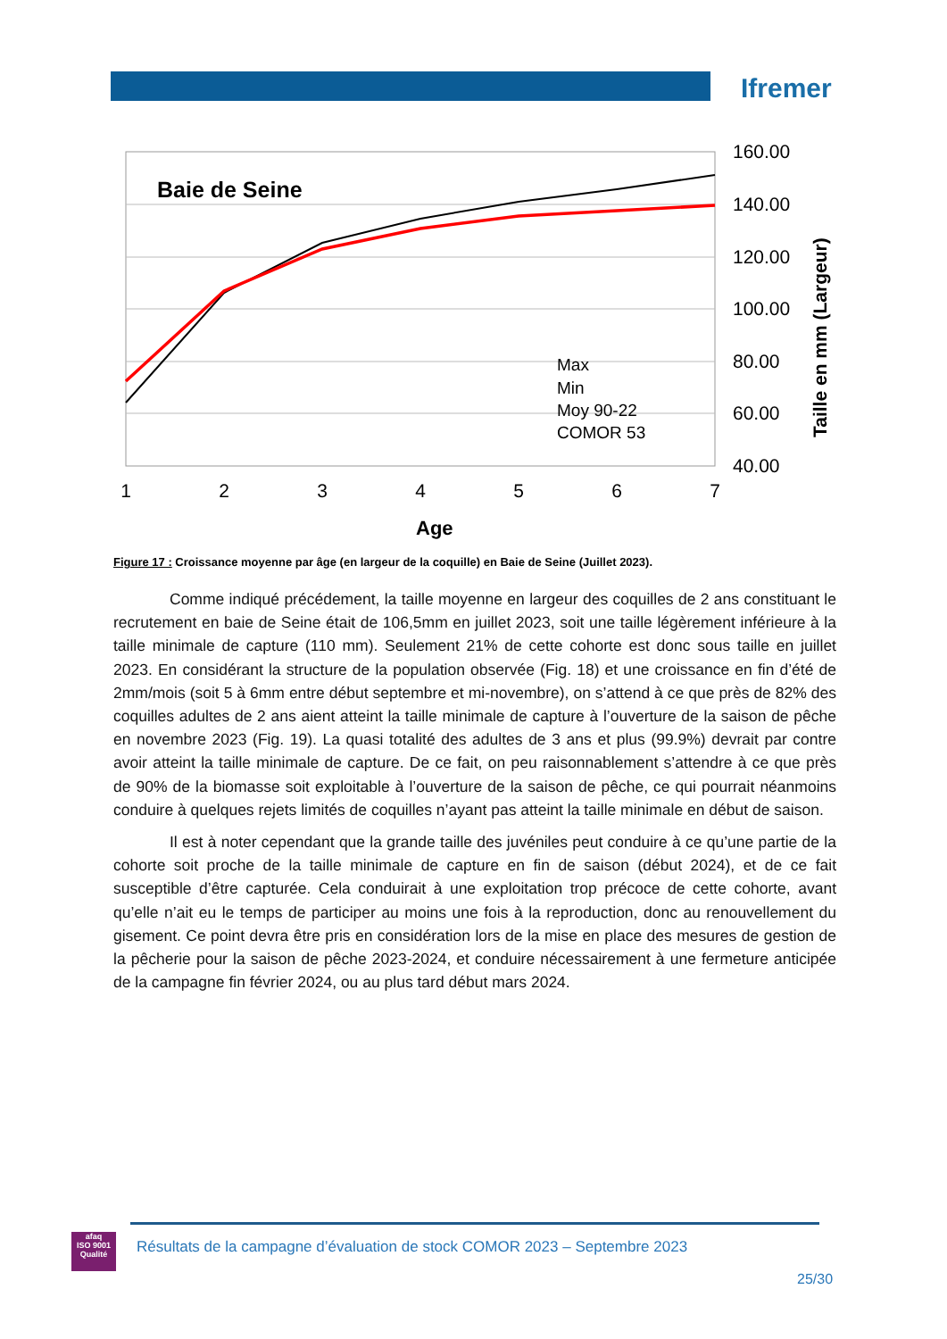Ifremer
Baie de Seine
Max
Min
Moy 90-22
COMOR 53
160.00
140.00
120.00
100.00
80.00
60.00
40.00
1
2
3
4
5
6
7
Age
Taille en mm (Largeur)
Figure 17 : Croissance moyenne par âge (en largeur de la coquille) en Baie de Seine (Juillet 2023).
Comme indiqué précédement, la taille moyenne en largeur des coquilles de 2 ans constituant le recrutement en baie de Seine était de 106,5mm en juillet 2023, soit une taille légèrement inférieure à la taille minimale de capture (110 mm). Seulement 21% de cette cohorte est donc sous taille en juillet 2023. En considérant la structure de la population observée (Fig. 18) et une croissance en fin d’été de 2mm/mois (soit 5 à 6mm entre début septembre et mi-novembre), on s’attend à ce que près de 82% des coquilles adultes de 2 ans aient atteint la taille minimale de capture à l’ouverture de la saison de pêche en novembre 2023 (Fig. 19). La quasi totalité des adultes de 3 ans et plus (99.9%) devrait par contre avoir atteint la taille minimale de capture. De ce fait, on peu raisonnablement s’attendre à ce que près de 90% de la biomasse soit exploitable à l’ouverture de la saison de pêche, ce qui pourrait néanmoins conduire à quelques rejets limités de coquilles n’ayant pas atteint la taille minimale en début de saison.
Il est à noter cependant que la grande taille des juvéniles peut conduire à ce qu’une partie de la cohorte soit proche de la taille minimale de capture en fin de saison (début 2024), et de ce fait susceptible d’être capturée. Cela conduirait à une exploitation trop précoce de cette cohorte, avant qu’elle n’ait eu le temps de participer au moins une fois à la reproduction, donc au renouvellement du gisement. Ce point devra être pris en considération lors de la mise en place des mesures de gestion de la pêcherie pour la saison de pêche 2023-2024, et conduire nécessairement à une fermeture anticipée de la campagne fin février 2024, ou au plus tard début mars 2024.
afaq
ISO 9001
Qualité
Résultats de la campagne d’évaluation de stock COMOR 2023 – Septembre 2023
25/30